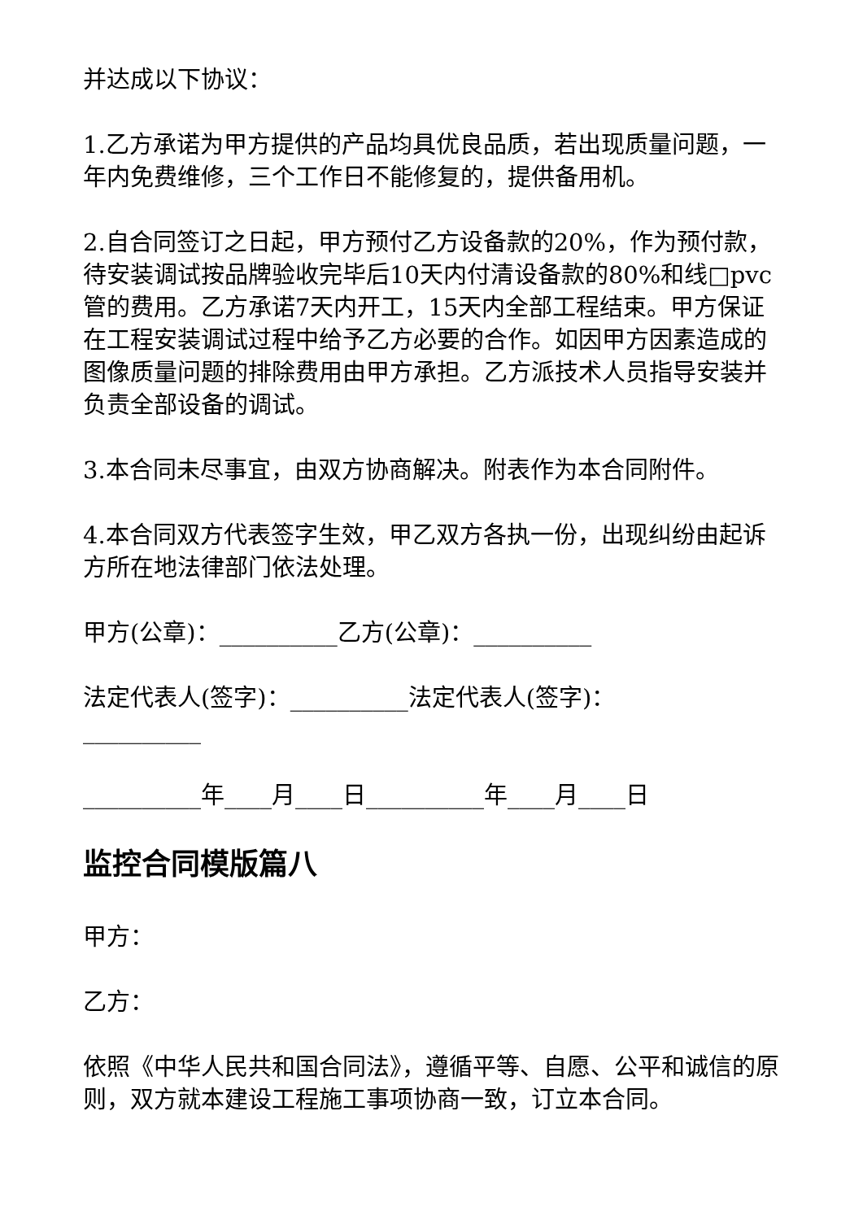并达成以下协议：
1.乙方承诺为甲方提供的产品均具优良品质，若出现质量问题，一年内免费维修，三个工作日不能修复的，提供备用机。
2.自合同签订之日起，甲方预付乙方设备款的20%，作为预付款，待安装调试按品牌验收完毕后10天内付清设备款的80%和线□pvc管的费用。乙方承诺7天内开工，15天内全部工程结束。甲方保证在工程安装调试过程中给予乙方必要的合作。如因甲方因素造成的图像质量问题的排除费用由甲方承担。乙方派技术人员指导安装并负责全部设备的调试。
3.本合同未尽事宜，由双方协商解决。附表作为本合同附件。
4.本合同双方代表签字生效，甲乙双方各执一份，出现纠纷由起诉方所在地法律部门依法处理。
甲方(公章)：__________乙方(公章)：__________
法定代表人(签字)：__________法定代表人(签字)：__________
__________年____月____日__________年____月____日
监控合同模版篇八
甲方：
乙方：
依照《中华人民共和国合同法》，遵循平等、自愿、公平和诚信的原则，双方就本建设工程施工事项协商一致，订立本合同。